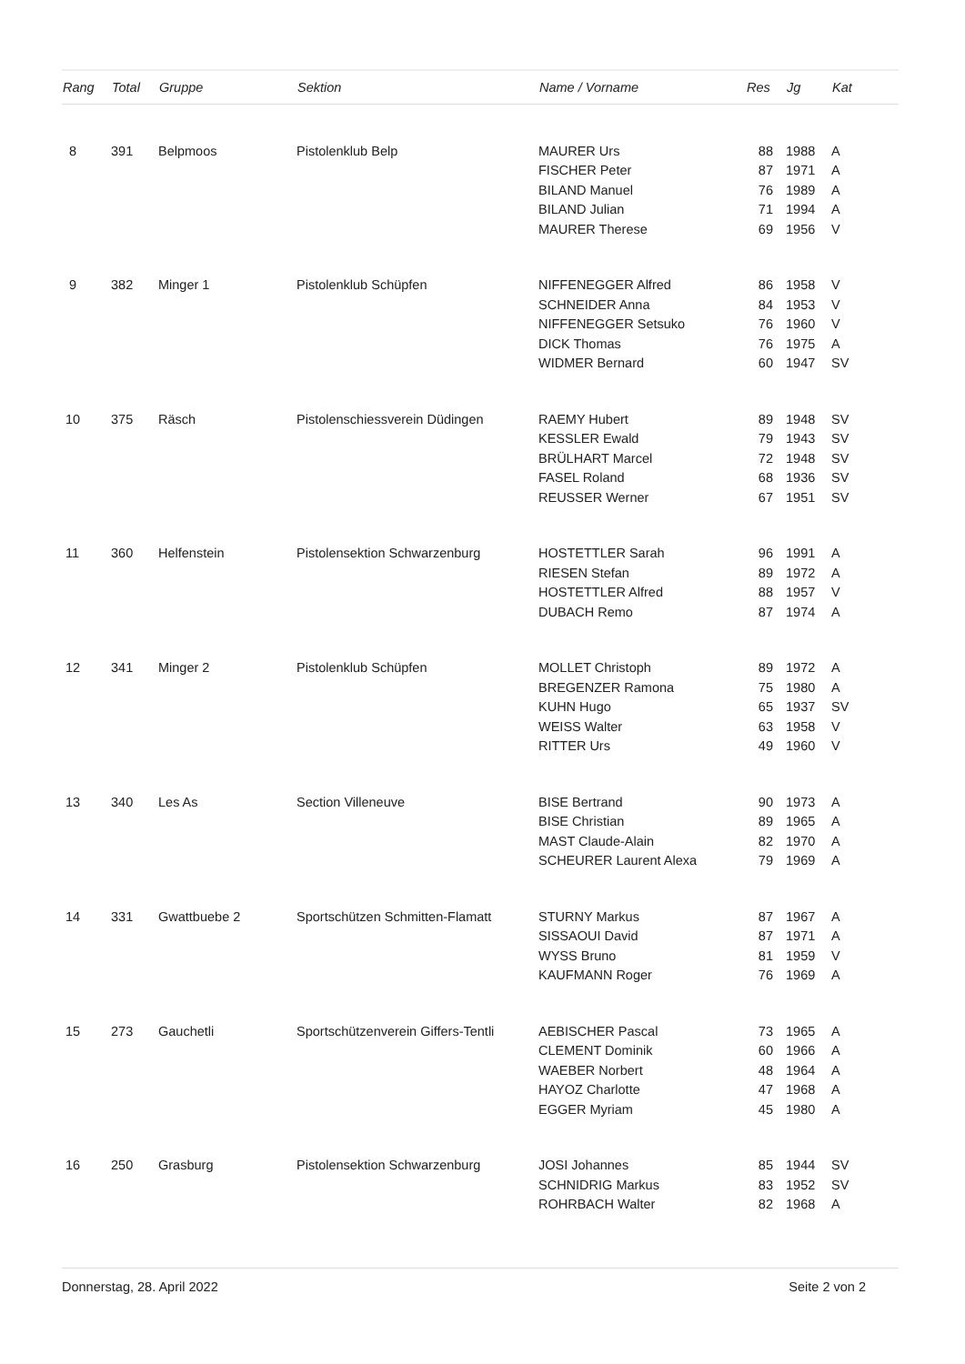| Rang | Total | Gruppe | Sektion | Name / Vorname | Res | Jg | Kat |
| --- | --- | --- | --- | --- | --- | --- | --- |
| 8 | 391 | Belpmoos | Pistolenklub Belp | MAURER Urs | 88 | 1988 | A |
| | | | | FISCHER Peter | 87 | 1971 | A |
| | | | | BILAND Manuel | 76 | 1989 | A |
| | | | | BILAND Julian | 71 | 1994 | A |
| | | | | MAURER Therese | 69 | 1956 | V |
| 9 | 382 | Minger 1 | Pistolenklub Schüpfen | NIFFENEGGER Alfred | 86 | 1958 | V |
| | | | | SCHNEIDER Anna | 84 | 1953 | V |
| | | | | NIFFENEGGER Setsuko | 76 | 1960 | V |
| | | | | DICK Thomas | 76 | 1975 | A |
| | | | | WIDMER Bernard | 60 | 1947 | SV |
| 10 | 375 | Räsch | Pistolenschiessverein Düdingen | RAEMY Hubert | 89 | 1948 | SV |
| | | | | KESSLER Ewald | 79 | 1943 | SV |
| | | | | BRÜLHART Marcel | 72 | 1948 | SV |
| | | | | FASEL Roland | 68 | 1936 | SV |
| | | | | REUSSER Werner | 67 | 1951 | SV |
| 11 | 360 | Helfenstein | Pistolensektion Schwarzenburg | HOSTETTLER Sarah | 96 | 1991 | A |
| | | | | RIESEN Stefan | 89 | 1972 | A |
| | | | | HOSTETTLER Alfred | 88 | 1957 | V |
| | | | | DUBACH Remo | 87 | 1974 | A |
| 12 | 341 | Minger 2 | Pistolenklub Schüpfen | MOLLET Christoph | 89 | 1972 | A |
| | | | | BREGENZER Ramona | 75 | 1980 | A |
| | | | | KUHN Hugo | 65 | 1937 | SV |
| | | | | WEISS Walter | 63 | 1958 | V |
| | | | | RITTER Urs | 49 | 1960 | V |
| 13 | 340 | Les As | Section Villeneuve | BISE Bertrand | 90 | 1973 | A |
| | | | | BISE Christian | 89 | 1965 | A |
| | | | | MAST Claude-Alain | 82 | 1970 | A |
| | | | | SCHEURER Laurent Alexa | 79 | 1969 | A |
| 14 | 331 | Gwattbuebe 2 | Sportschützen Schmitten-Flamatt | STURNY Markus | 87 | 1967 | A |
| | | | | SISSAOUI David | 87 | 1971 | A |
| | | | | WYSS Bruno | 81 | 1959 | V |
| | | | | KAUFMANN Roger | 76 | 1969 | A |
| 15 | 273 | Gauchetli | Sportschützenverein Giffers-Tentli | AEBISCHER Pascal | 73 | 1965 | A |
| | | | | CLEMENT Dominik | 60 | 1966 | A |
| | | | | WAEBER Norbert | 48 | 1964 | A |
| | | | | HAYOZ Charlotte | 47 | 1968 | A |
| | | | | EGGER Myriam | 45 | 1980 | A |
| 16 | 250 | Grasburg | Pistolensektion Schwarzenburg | JOSI Johannes | 85 | 1944 | SV |
| | | | | SCHNIDRIG Markus | 83 | 1952 | SV |
| | | | | ROHRBACH Walter | 82 | 1968 | A |
Donnerstag, 28. April 2022 Seite 2 von 2